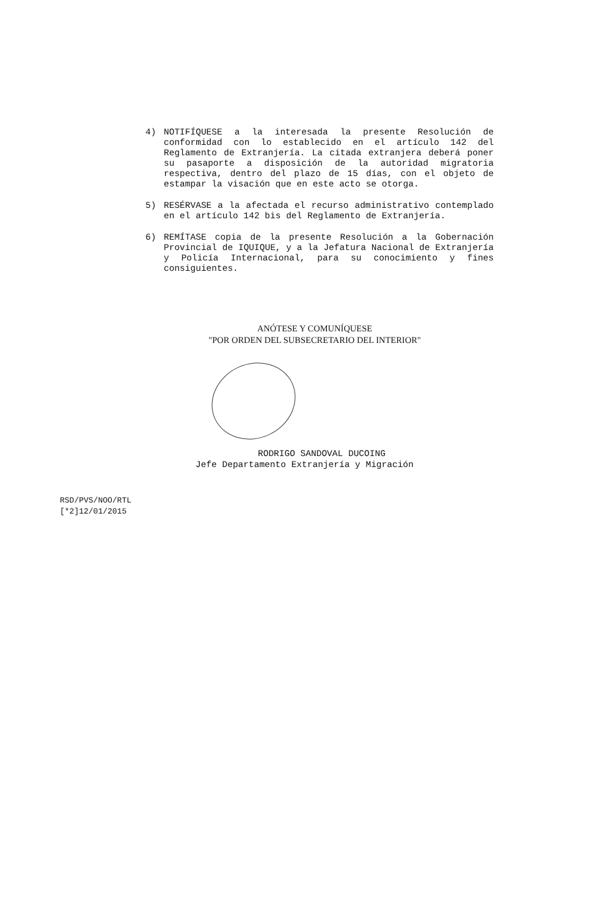4) NOTIFÍQUESE a la interesada la presente Resolución de conformidad con lo establecido en el artículo 142 del Reglamento de Extranjería. La citada extranjera deberá poner su pasaporte a disposición de la autoridad migratoria respectiva, dentro del plazo de 15 días, con el objeto de estampar la visación que en este acto se otorga.
5) RESÉRVASE a la afectada el recurso administrativo contemplado en el artículo 142 bis del Reglamento de Extranjería.
6) REMÍTASE copia de la presente Resolución a la Gobernación Provincial de IQUIQUE, y a la Jefatura Nacional de Extranjería y Policía Internacional, para su conocimiento y fines consiguientes.
ANÓTESE Y COMUNÍQUESE
"POR ORDEN DEL SUBSECRETARIO DEL INTERIOR"
RODRIGO SANDOVAL DUCOING
Jefe Departamento Extranjería y Migración
RSD/PVS/NOO/RTL
[*2]12/01/2015